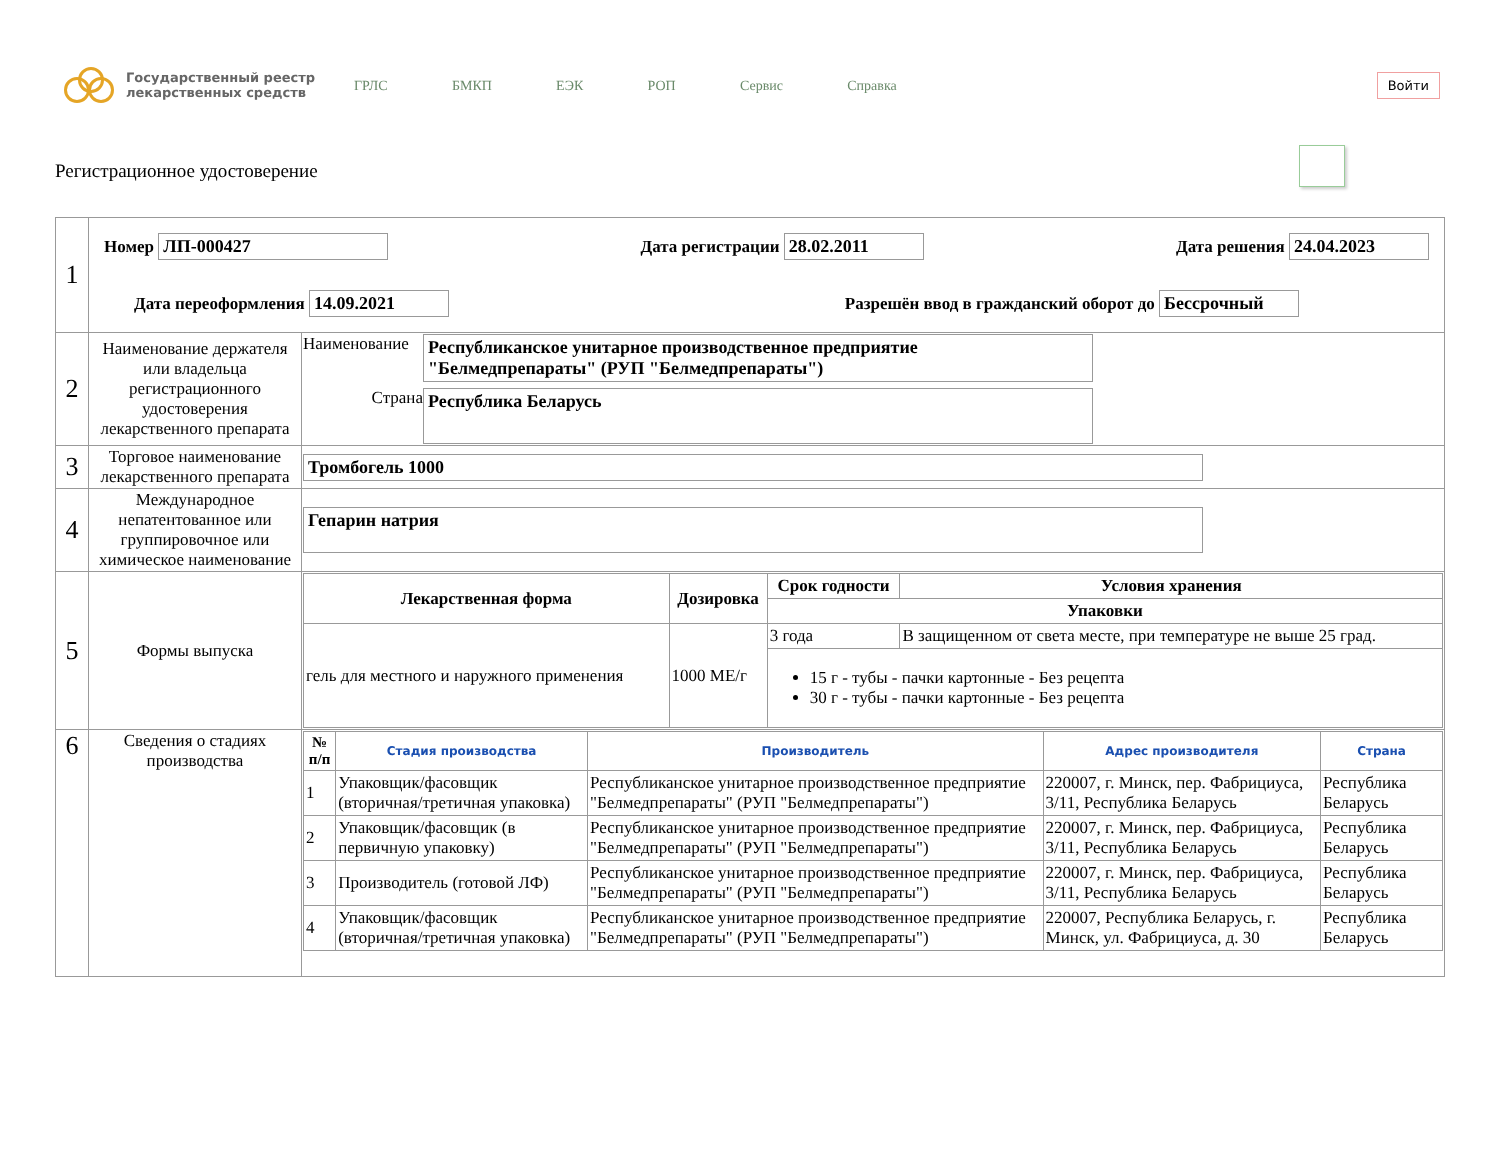Государственный реестр
лекарственных средств
ГРЛС БМКП ЕЭК РОП Сервис Справка
Войти
Регистрационное удостоверение
| 1 | Номер ЛП-000427 Дата регистрации 28.02.2011 Дата решения 24.04.2023 Дата переоформления 14.09.2021 Разрешён ввод в гражданский оборот до Бессрочный | |
| 2 | Наименование держателя или владельца регистрационного удостоверения лекарственного препарата | Наименование Республиканское унитарное производственное предприятие "Белмедпрепараты" (РУП "Белмедпрепараты") Страна Республика Беларусь |
| 3 | Торговое наименование лекарственного препарата | Тромбогель 1000 |
| 4 | Международное непатентованное или группировочное или химическое наименование | Гепарин натрия |
| 5 | Формы выпуска | / Лекарственная форма / Дозировка / Срок годности / Условия хранения / / --- / --- / --- / --- / / / / Упаковки / / / гель для местного и наружного применения / 1000 МЕ/г / 3 года / В защищенном от света месте, при температуре не выше 25 град. / / / / 15 г - тубы - пачки картонные - Без рецепта 30 г - тубы - пачки картонные - Без рецепта / / |
| 6 | Сведения о стадиях производства | / № п/п / Стадия производства / Производитель / Адрес производителя / Страна / / --- / --- / --- / --- / --- / / 1 / Упаковщик/фасовщик (вторичная/третичная упаковка) / Республиканское унитарное производственное предприятие "Белмедпрепараты" (РУП "Белмедпрепараты") / 220007, г. Минск, пер. Фабрициуса, 3/11, Республика Беларусь / Республика Беларусь / / 2 / Упаковщик/фасовщик (в первичную упаковку) / Республиканское унитарное производственное предприятие "Белмедпрепараты" (РУП "Белмедпрепараты") / 220007, г. Минск, пер. Фабрициуса, 3/11, Республика Беларусь / Республика Беларусь / / 3 / Производитель (готовой ЛФ) / Республиканское унитарное производственное предприятие "Белмедпрепараты" (РУП "Белмедпрепараты") / 220007, г. Минск, пер. Фабрициуса, 3/11, Республика Беларусь / Республика Беларусь / / 4 / Упаковщик/фасовщик (вторичная/третичная упаковка) / Республиканское унитарное производственное предприятие "Белмедпрепараты" (РУП "Белмедпрепараты") / 220007, Республика Беларусь, г. Минск, ул. Фабрициуса, д. 30 / Республика Беларусь / |